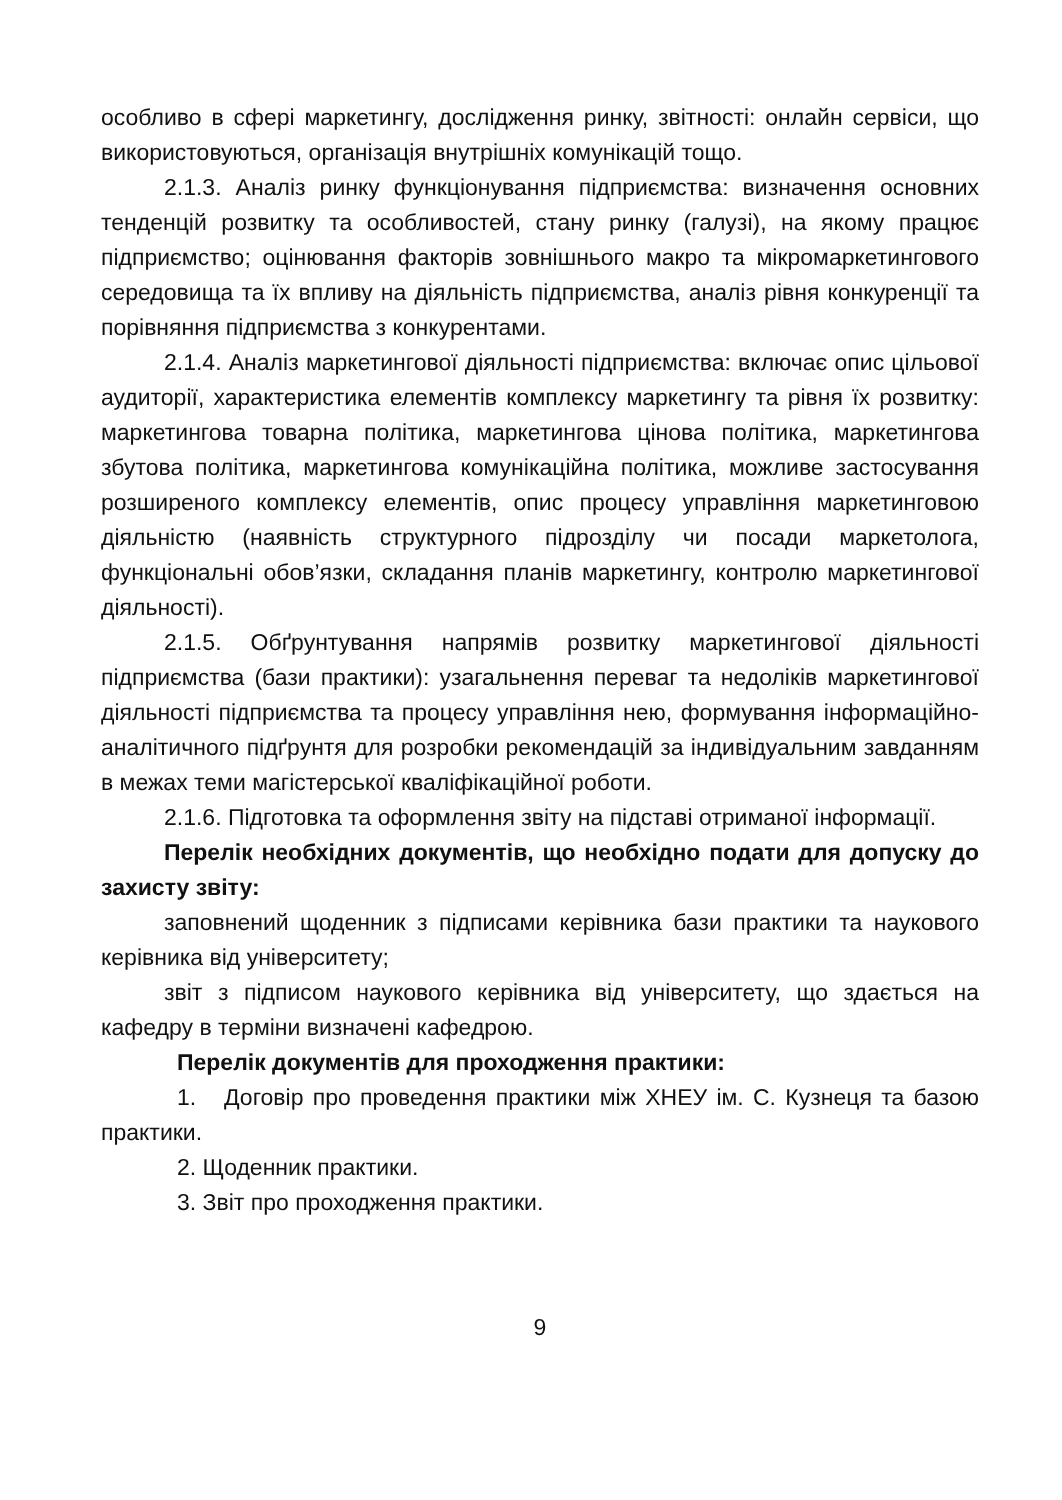особливо в сфері маркетингу, дослідження ринку, звітності: онлайн сервіси, що використовуються, організація внутрішніх комунікацій тощо.
2.1.3. Аналіз ринку функціонування підприємства: визначення основних тенденцій розвитку та особливостей, стану ринку (галузі), на якому працює підприємство; оцінювання факторів зовнішнього макро та мікромаркетингового середовища та їх впливу на діяльність підприємства, аналіз рівня конкуренції та порівняння підприємства з конкурентами.
2.1.4. Аналіз маркетингової діяльності підприємства: включає опис цільової аудиторії, характеристика елементів комплексу маркетингу та рівня їх розвитку: маркетингова товарна політика, маркетингова цінова політика, маркетингова збутова політика, маркетингова комунікаційна політика, можливе застосування розширеного комплексу елементів, опис процесу управління маркетинговою діяльністю (наявність структурного підрозділу чи посади маркетолога, функціональні обов’язки, складання планів маркетингу, контролю маркетингової діяльності).
2.1.5. Обґрунтування напрямів розвитку маркетингової діяльності підприємства (бази практики): узагальнення переваг та недоліків маркетингової діяльності підприємства та процесу управління нею, формування інформаційно-аналітичного підґрунтя для розробки рекомендацій за індивідуальним завданням в межах теми магістерської кваліфікаційної роботи.
2.1.6. Підготовка та оформлення звіту на підставі отриманої інформації.
Перелік необхідних документів, що необхідно подати для допуску до захисту звіту:
заповнений щоденник з підписами керівника бази практики та наукового керівника від університету;
звіт з підписом наукового керівника від університету, що здається на кафедру в терміни визначені кафедрою.
Перелік документів для проходження практики:
1. Договір про проведення практики між ХНЕУ ім. С. Кузнеця та базою практики.
2. Щоденник практики.
3. Звіт про проходження практики.
9